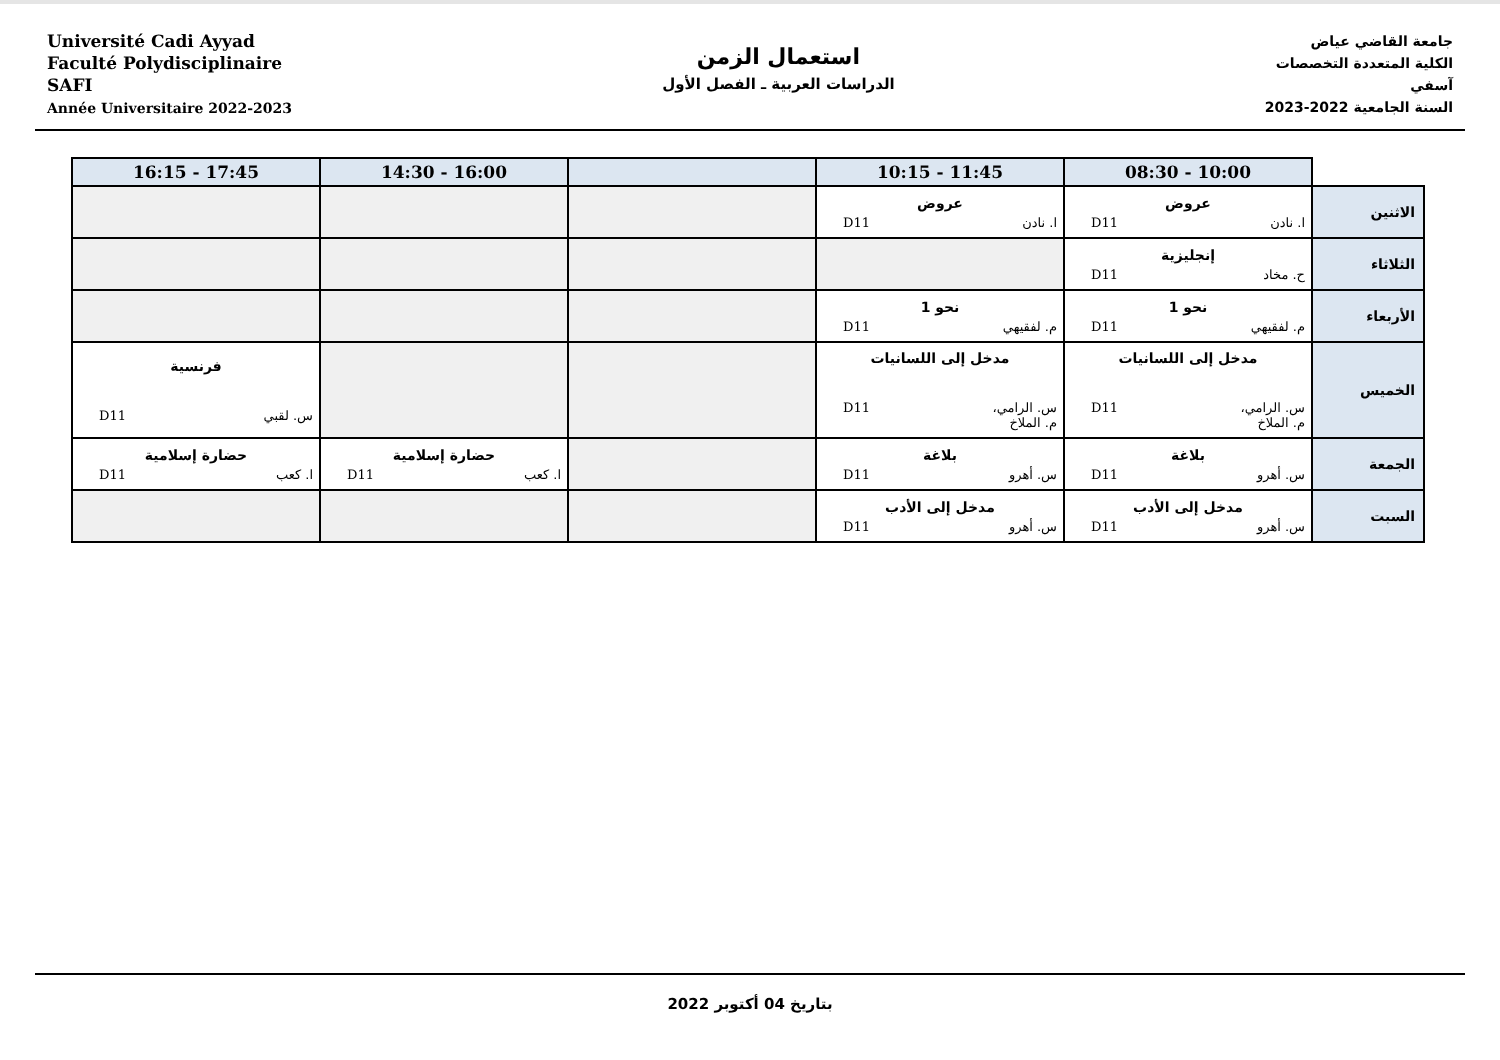Université Cadi Ayyad
Faculté Polydisciplinaire
SAFI
Année Universitaire 2022-2023
استعمال الزمن
الدراسات العربية ـ الفصل الأول
جامعة القاضي عياض
الكلية المتعددة التخصصات
آسفي
السنة الجامعية 2022-2023
| | 08:30 - 10:00 | 10:15 - 11:45 | | 14:30 - 16:00 | 16:15 - 17:45 |
| --- | --- | --- | --- | --- | --- |
| الاثنين | عروض ا. نادن D11 | عروض ا. نادن D11 | | | |
| الثلاثاء | إنجليزية ح. مخاد D11 | | | | |
| الأربعاء | نحو 1 م. لفقيهي D11 | نحو 1 م. لفقيهي D11 | | | |
| الخميس | مدخل إلى اللسانيات س. الرامي، م. الملاخ D11 | مدخل إلى اللسانيات س. الرامي، م. الملاخ D11 | | | فرنسية س. لقبي D11 |
| الجمعة | بلاغة س. أهرو D11 | بلاغة س. أهرو D11 | | حضارة إسلامية ا. كعب D11 | حضارة إسلامية ا. كعب D11 |
| السبت | مدخل إلى الأدب س. أهرو D11 | مدخل إلى الأدب س. أهرو D11 | | | |
بتاريخ 04 أكتوبر 2022